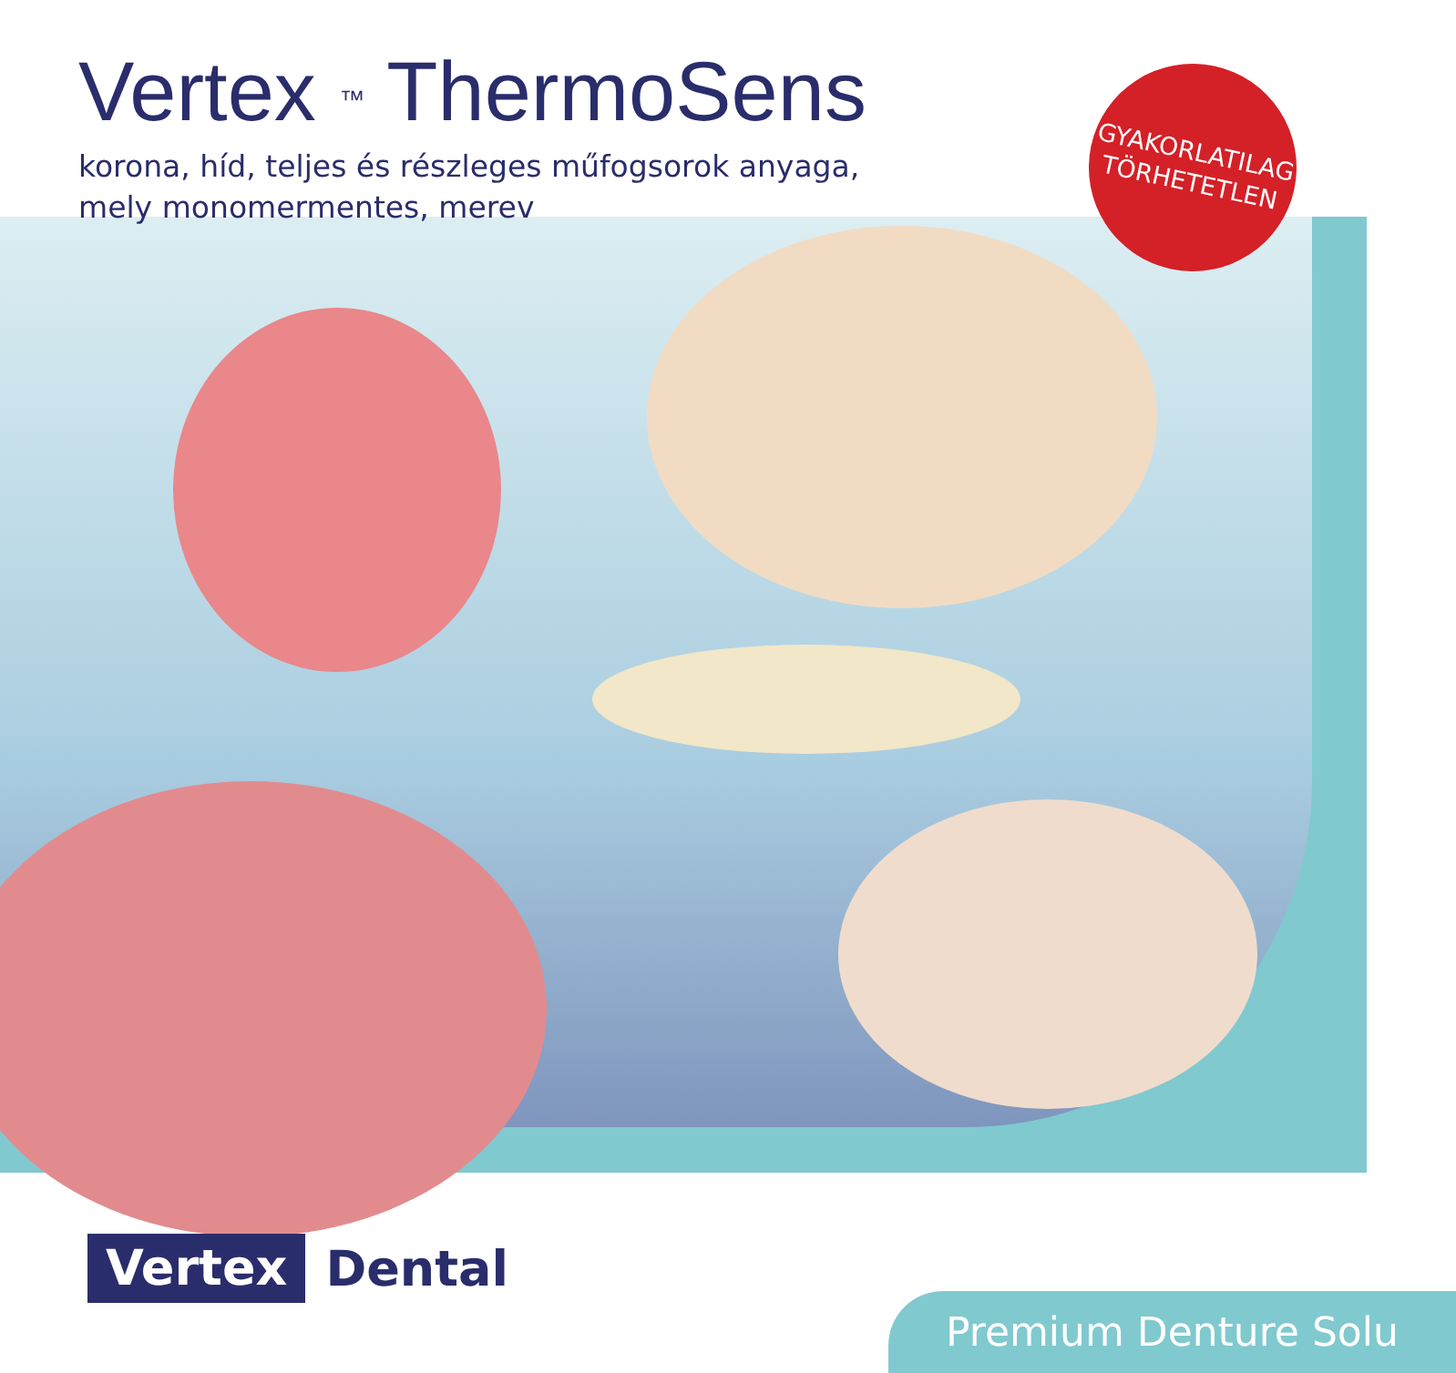Vertex <sup>™</sup> ThermoSens
korona, híd, teljes és részleges műfogsorok anyaga,
mely monomermentes, merev
GYAKORLATILAG
TÖRHETETLEN
Vertex Dental
Premium Denture Solu